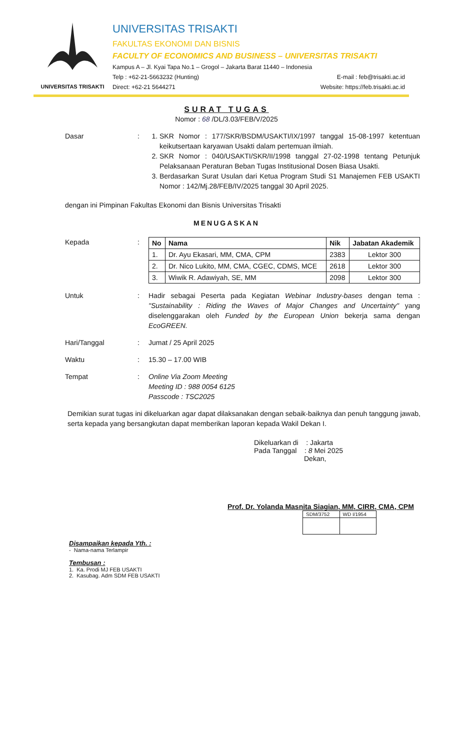UNIVERSITAS TRISAKTI
UNIVERSITAS TRISAKTI
FAKULTAS EKONOMI DAN BISNIS
FACULTY OF ECONOMICS AND BUSINESS – UNIVERSITAS TRISAKTI
Kampus A – Jl. Kyai Tapa No.1 – Grogol – Jakarta Barat 11440 – Indonesia
Telp : +62-21-5663232 (Hunting) E-mail : feb@trisakti.ac.id
Direct: +62-21 5644271 Website: https://feb.trisakti.ac.id
SURAT TUGAS
Nomor : 68 /DL/3.03/FEB/V/2025
Dasar : 1. SKR Nomor : 177/SKR/BSDM/USAKTI/IX/1997 tanggal 15-08-1997 ketentuan keikutsertaan karyawan Usakti dalam pertemuan ilmiah.
2. SKR Nomor : 040/USAKTI/SKR/II/1998 tanggal 27-02-1998 tentang Petunjuk Pelaksanaan Peraturan Beban Tugas Institusional Dosen Biasa Usakti.
3. Berdasarkan Surat Usulan dari Ketua Program Studi S1 Manajemen FEB USAKTI Nomor : 142/Mj.28/FEB/IV/2025 tanggal 30 April 2025.
dengan ini Pimpinan Fakultas Ekonomi dan Bisnis Universitas Trisakti
MENUGASKAN
Kepada :
| No | Nama | Nik | Jabatan Akademik |
| --- | --- | --- | --- |
| 1. | Dr. Ayu Ekasari, MM, CMA, CPM | 2383 | Lektor 300 |
| 2. | Dr. Nico Lukito, MM, CMA, CGEC, CDMS, MCE | 2618 | Lektor 300 |
| 3. | Wiwik R. Adawiyah, SE, MM | 2098 | Lektor 300 |
Untuk : Hadir sebagai Peserta pada Kegiatan Webinar Industry-bases dengan tema : "Sustainability : Riding the Waves of Major Changes and Uncertainty" yang diselenggarakan oleh Funded by the European Union bekerja sama dengan EcoGREEN.
Hari/Tanggal : Jumat / 25 April 2025
Waktu : 15.30 – 17.00 WIB
Tempat : Online Via Zoom Meeting
Meeting ID : 988 0054 6125
Passcode : TSC2025
Demikian surat tugas ini dikeluarkan agar dapat dilaksanakan dengan sebaik-baiknya dan penuh tanggung jawab, serta kepada yang bersangkutan dapat memberikan laporan kepada Wakil Dekan I.
Dikeluarkan di : Jakarta
Pada Tanggal : 8 Mei 2025
Dekan,
Prof. Dr. Yolanda Masnita Siagian, MM, CIRR, CMA, CPM
| SDM/3752 | WD I/1954 |
Disampaikan kepada Yth. :
- Nama-nama Terlampir
Tembusan :
1. Ka. Prodi MJ FEB USAKTI
2. Kasubag. Adm SDM FEB USAKTI